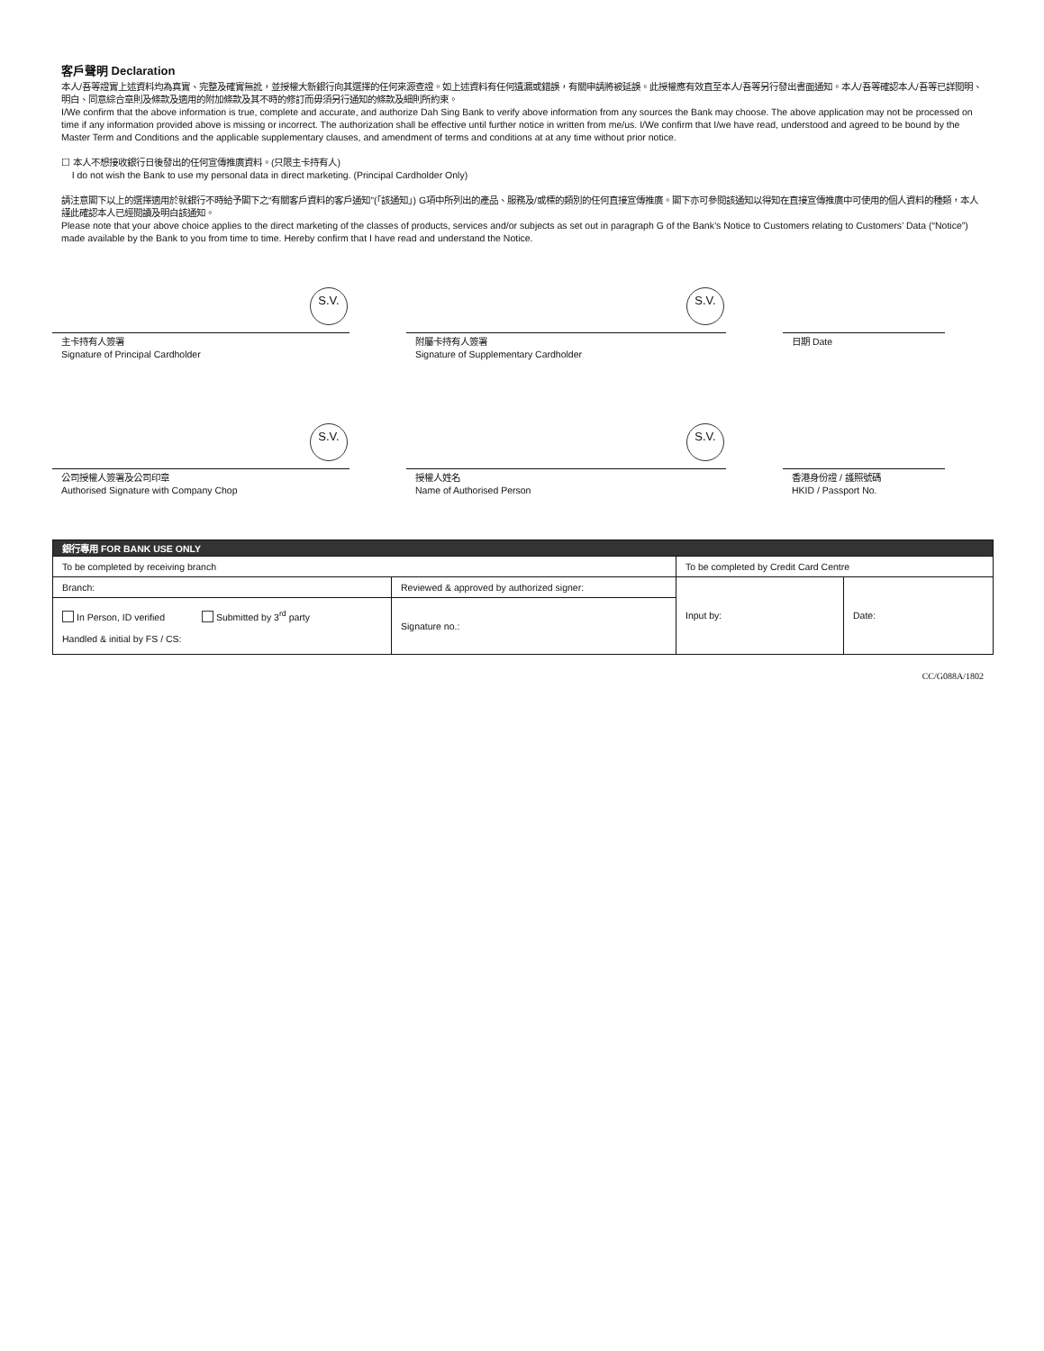客戶聲明 Declaration
本人/吾等證實上述資料均為真實、完整及確實無訛，並授權大新銀行向其選擇的任何來源查證。如上述資料有任何遺漏或錯誤，有關申請將被延誤。此授權應有效直至本人/吾等另行發出書面通知。本人/吾等確認本人/吾等已詳閱明、明白、同意綜合章則及條款及適用的附加條款及其不時的修訂而毋須另行通知的條款及細則所約束。
I/We confirm that the above information is true, complete and accurate, and authorize Dah Sing Bank to verify above information from any sources the Bank may choose. The above application may not be processed on time if any information provided above is missing or incorrect. The authorization shall be effective until further notice in written from me/us. I/We confirm that I/we have read, understood and agreed to be bound by the Master Term and Conditions and the applicable supplementary clauses, and amendment of terms and conditions at at any time without prior notice.
☐ 本人不想接收銀行日後發出的任何宣傳推廣資料。(只限主卡持有人)
I do not wish the Bank to use my personal data in direct marketing. (Principal Cardholder Only)
請注意閣下以上的選擇適用於就銀行不時給予閣下之“有關客戶資料的客戶通知”(「該通知」) G項中所列出的產品、服務及/或標的類別的任何直接宣傳推廣。閣下亦可參閱該通知以得知在直接宣傳推廣中可使用的個人資料的種類，本人謹此確認本人已經閱讀及明白該通知。
Please note that your above choice applies to the direct marketing of the classes of products, services and/or subjects as set out in paragraph G of the Bank’s Notice to Customers relating to Customers’ Data (“Notice”) made available by the Bank to you from time to time. Hereby confirm that I have read and understand the Notice.
S.V.
主卡持有人簽署
Signature of Principal Cardholder
S.V.
附屬卡持有人簽署
Signature of Supplementary Cardholder
日期 Date
S.V.
公司授權人簽署及公司印章
Authorised Signature with Company Chop
S.V.
授權人姓名
Name of Authorised Person
香港身份證 / 護照號碼
HKID / Passport No.
| 銀行專用 FOR BANK USE ONLY | | | |
| --- | --- | --- | --- |
| To be completed by receiving branch | | To be completed by Credit Card Centre | |
| Branch: | Reviewed & approved by authorized signer: | Input by: | Date: |
| In Person, ID verified Submitted by 3<sup>rd</sup> party Handled & initial by FS / CS: | Signature no.: | | |
CC/G088A/1802